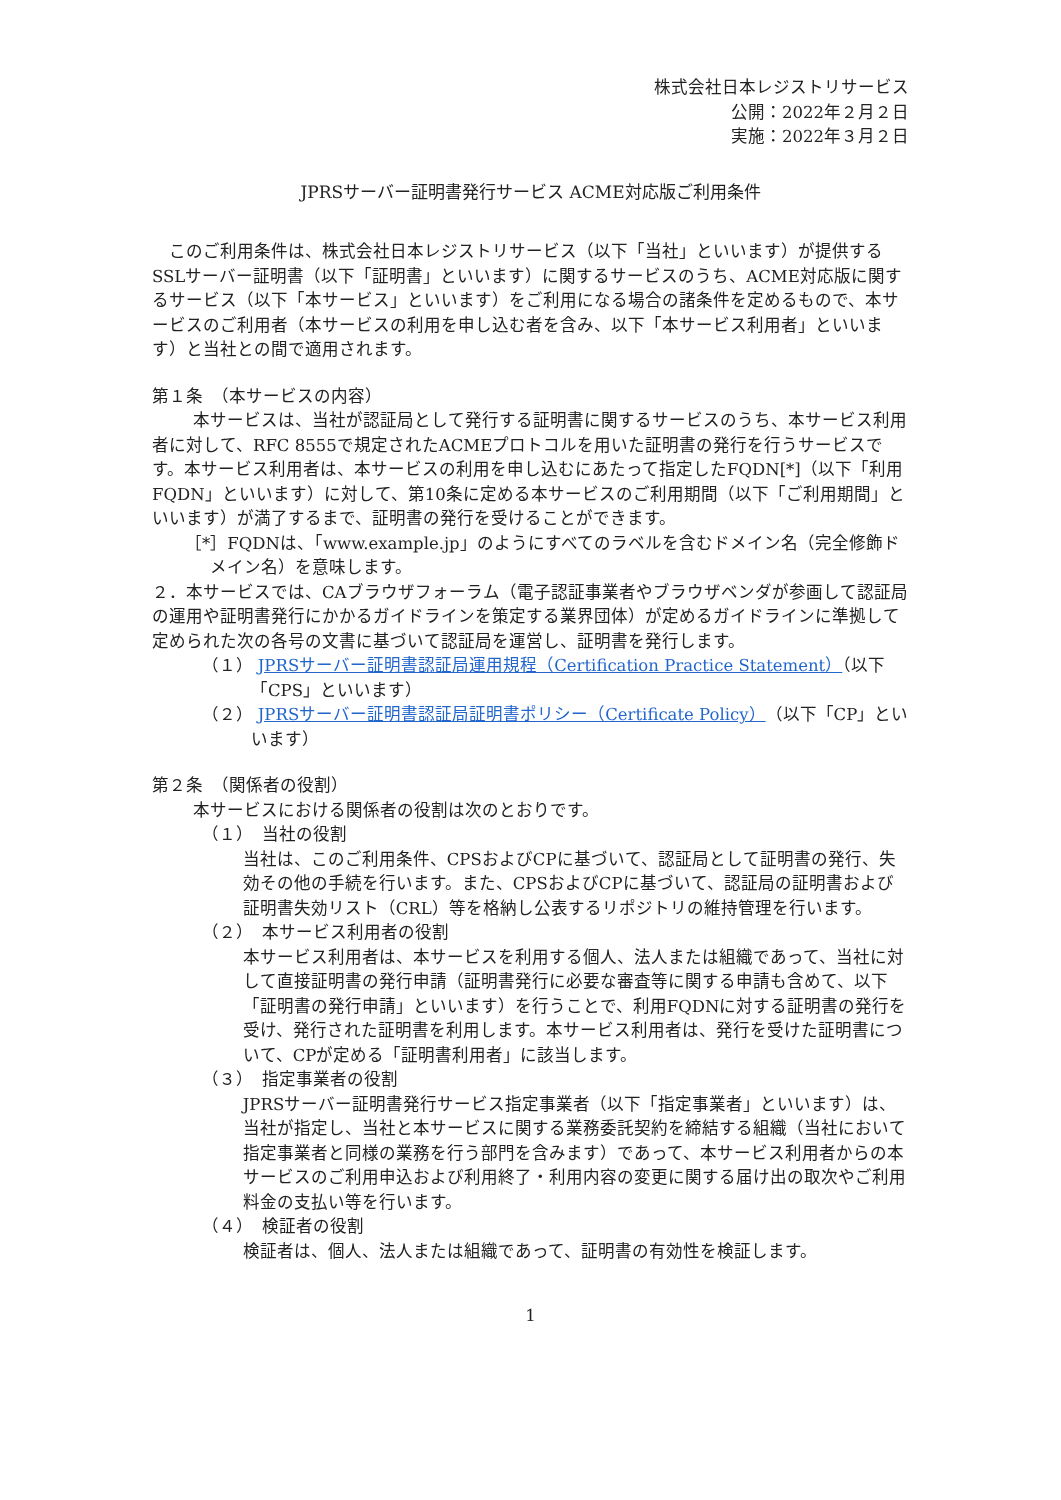株式会社日本レジストリサービス
公開：2022年２月２日
実施：2022年３月２日
JPRSサーバー証明書発行サービス ACME対応版ご利用条件
このご利用条件は、株式会社日本レジストリサービス（以下「当社」といいます）が提供するSSLサーバー証明書（以下「証明書」といいます）に関するサービスのうち、ACME対応版に関するサービス（以下「本サービス」といいます）をご利用になる場合の諸条件を定めるもので、本サービスのご利用者（本サービスの利用を申し込む者を含み、以下「本サービス利用者」といいます）と当社との間で適用されます。
第１条　（本サービスの内容）
本サービスは、当社が認証局として発行する証明書に関するサービスのうち、本サービス利用者に対して、RFC 8555で規定されたACMEプロトコルを用いた証明書の発行を行うサービスです。本サービス利用者は、本サービスの利用を申し込むにあたって指定したFQDN[*]（以下「利用FQDN」といいます）に対して、第10条に定める本サービスのご利用期間（以下「ご利用期間」といいます）が満了するまで、証明書の発行を受けることができます。
［*］FQDNは、「www.example.jp」のようにすべてのラベルを含むドメイン名（完全修飾ドメイン名）を意味します。
２．本サービスでは、CAブラウザフォーラム（電子認証事業者やブラウザベンダが参画して認証局の運用や証明書発行にかかるガイドラインを策定する業界団体）が定めるガイドラインに準拠して定められた次の各号の文書に基づいて認証局を運営し、証明書を発行します。
（１） JPRSサーバー証明書認証局運用規程（Certification Practice Statement）（以下「CPS」といいます）
（２） JPRSサーバー証明書認証局証明書ポリシー（Certificate Policy）（以下「CP」といいます）
第２条　（関係者の役割）
本サービスにおける関係者の役割は次のとおりです。
（１）　当社の役割
当社は、このご利用条件、CPSおよびCPに基づいて、認証局として証明書の発行、失効その他の手続を行います。また、CPSおよびCPに基づいて、認証局の証明書および証明書失効リスト（CRL）等を格納し公表するリポジトリの維持管理を行います。
（２）　本サービス利用者の役割
本サービス利用者は、本サービスを利用する個人、法人または組織であって、当社に対して直接証明書の発行申請（証明書発行に必要な審査等に関する申請も含めて、以下「証明書の発行申請」といいます）を行うことで、利用FQDNに対する証明書の発行を受け、発行された証明書を利用します。本サービス利用者は、発行を受けた証明書について、CPが定める「証明書利用者」に該当します。
（３）　指定事業者の役割
JPRSサーバー証明書発行サービス指定事業者（以下「指定事業者」といいます）は、当社が指定し、当社と本サービスに関する業務委託契約を締結する組織（当社において指定事業者と同様の業務を行う部門を含みます）であって、本サービス利用者からの本サービスのご利用申込および利用終了・利用内容の変更に関する届け出の取次やご利用料金の支払い等を行います。
（４）　検証者の役割
検証者は、個人、法人または組織であって、証明書の有効性を検証します。
1